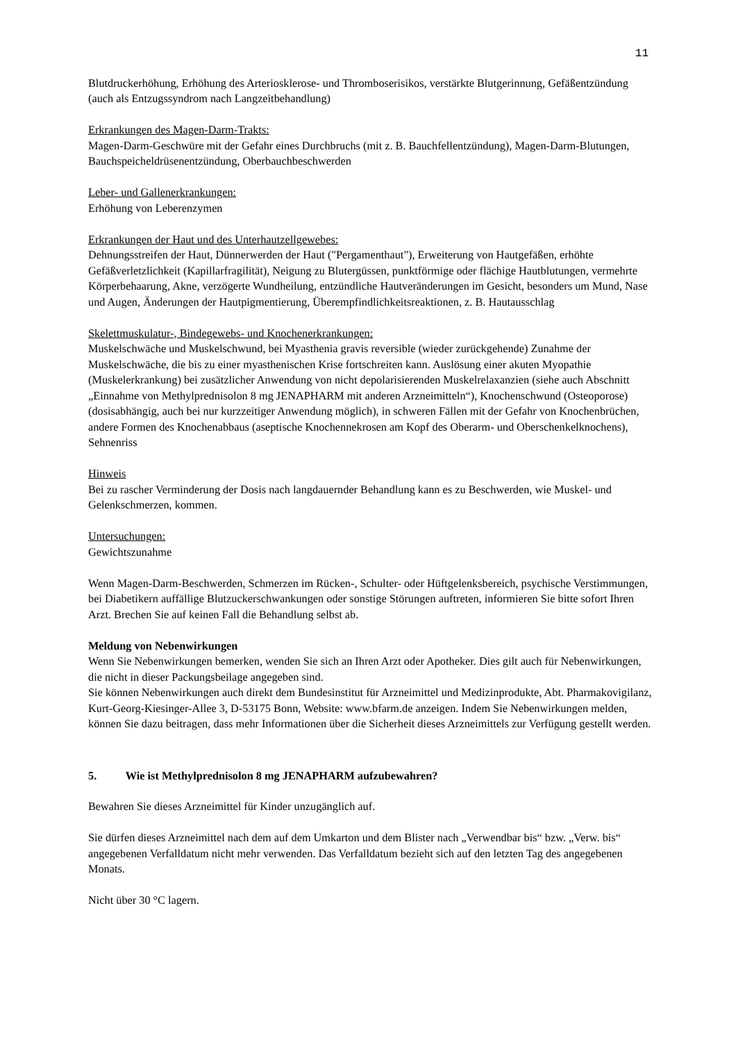11
Blutdruckerhöhung, Erhöhung des Arteriosklerose- und Thromboserisikos, verstärkte Blutgerinnung, Gefäßentzündung (auch als Entzugssyndrom nach Langzeitbehandlung)
Erkrankungen des Magen-Darm-Trakts:
Magen-Darm-Geschwüre mit der Gefahr eines Durchbruchs (mit z. B. Bauchfellentzündung), Magen-Darm-Blutungen, Bauchspeicheldrüsenentzündung, Oberbauchbeschwerden
Leber- und Gallenerkrankungen:
Erhöhung von Leberenzymen
Erkrankungen der Haut und des Unterhautzellgewebes:
Dehnungsstreifen der Haut, Dünnerwerden der Haut ("Pergamenthaut"), Erweiterung von Hautgefäßen, erhöhte Gefäßverletzlichkeit (Kapillarfragilität), Neigung zu Blutergüssen, punktförmige oder flächige Hautblutungen, vermehrte Körperbehaarung, Akne, verzögerte Wundheilung, entzündliche Hautveränderungen im Gesicht, besonders um Mund, Nase und Augen, Änderungen der Hautpigmentierung, Überempfindlichkeitsreaktionen, z. B. Hautausschlag
Skelettmuskulatur-, Bindegewebs- und Knochenerkrankungen:
Muskelschwäche und Muskelschwund, bei Myasthenia gravis reversible (wieder zurückgehende) Zunahme der Muskelschwäche, die bis zu einer myasthenischen Krise fortschreiten kann. Auslösung einer akuten Myopathie (Muskelerkrankung) bei zusätzlicher Anwendung von nicht depolarisierenden Muskelrelaxanzien (siehe auch Abschnitt „Einnahme von Methylprednisolon 8 mg JENAPHARM mit anderen Arzneimitteln“), Knochenschwund (Osteoporose) (dosisabhängig, auch bei nur kurzzeitiger Anwendung möglich), in schweren Fällen mit der Gefahr von Knochenbrüchen, andere Formen des Knochenabbaus (aseptische Knochennekrosen am Kopf des Oberarm- und Oberschenkelknochens), Sehnenriss
Hinweis
Bei zu rascher Verminderung der Dosis nach langdauernder Behandlung kann es zu Beschwerden, wie Muskel- und Gelenkschmerzen, kommen.
Untersuchungen:
Gewichtszunahme
Wenn Magen-Darm-Beschwerden, Schmerzen im Rücken-, Schulter- oder Hüftgelenksbereich, psychische Verstimmungen, bei Diabetikern auffällige Blutzuckerschwankungen oder sonstige Störungen auftreten, informieren Sie bitte sofort Ihren Arzt. Brechen Sie auf keinen Fall die Behandlung selbst ab.
Meldung von Nebenwirkungen
Wenn Sie Nebenwirkungen bemerken, wenden Sie sich an Ihren Arzt oder Apotheker. Dies gilt auch für Nebenwirkungen, die nicht in dieser Packungsbeilage angegeben sind.
Sie können Nebenwirkungen auch direkt dem Bundesinstitut für Arzneimittel und Medizinprodukte, Abt. Pharmakovigilanz, Kurt-Georg-Kiesinger-Allee 3, D-53175 Bonn, Website: www.bfarm.de anzeigen. Indem Sie Nebenwirkungen melden, können Sie dazu beitragen, dass mehr Informationen über die Sicherheit dieses Arzneimittels zur Verfügung gestellt werden.
5. Wie ist Methylprednisolon 8 mg JENAPHARM aufzubewahren?
Bewahren Sie dieses Arzneimittel für Kinder unzugänglich auf.
Sie dürfen dieses Arzneimittel nach dem auf dem Umkarton und dem Blister nach „Verwendbar bis“ bzw. „Verw. bis“ angegebenen Verfalldatum nicht mehr verwenden. Das Verfalldatum bezieht sich auf den letzten Tag des angegebenen Monats.
Nicht über 30 °C lagern.